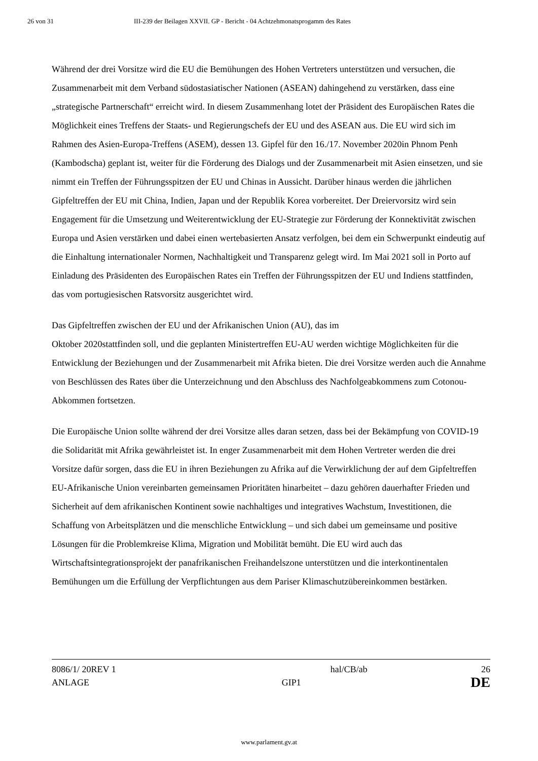26 von 31 III-239 der Beilagen XXVII. GP - Bericht - 04 Achtzehmonatsprogamm des Rates
Während der drei Vorsitze wird die EU die Bemühungen des Hohen Vertreters unterstützen und versuchen, die Zusammenarbeit mit dem Verband südostasiatischer Nationen (ASEAN) dahingehend zu verstärken, dass eine „strategische Partnerschaft“ erreicht wird. In diesem Zusammenhang lotet der Präsident des Europäischen Rates die Möglichkeit eines Treffens der Staats- und Regierungschefs der EU und des ASEAN aus. Die EU wird sich im Rahmen des Asien-Europa-Treffens (ASEM), dessen 13. Gipfel für den 16./17. November 2020in Phnom Penh (Kambodscha) geplant ist, weiter für die Förderung des Dialogs und der Zusammenarbeit mit Asien einsetzen, und sie nimmt ein Treffen der Führungsspitzen der EU und Chinas in Aussicht. Darüber hinaus werden die jährlichen Gipfeltreffen der EU mit China, Indien, Japan und der Republik Korea vorbereitet. Der Dreiervorsitz wird sein Engagement für die Umsetzung und Weiterentwicklung der EU-Strategie zur Förderung der Konnektivität zwischen Europa und Asien verstärken und dabei einen wertebasierten Ansatz verfolgen, bei dem ein Schwerpunkt eindeutig auf die Einhaltung internationaler Normen, Nachhaltigkeit und Transparenz gelegt wird. Im Mai 2021 soll in Porto auf Einladung des Präsidenten des Europäischen Rates ein Treffen der Führungsspitzen der EU und Indiens stattfinden, das vom portugiesischen Ratsvorsitz ausgerichtet wird.
Das Gipfeltreffen zwischen der EU und der Afrikanischen Union (AU), das im
Oktober 2020stattfinden soll, und die geplanten Ministertreffen EU-AU werden wichtige Möglichkeiten für die Entwicklung der Beziehungen und der Zusammenarbeit mit Afrika bieten. Die drei Vorsitze werden auch die Annahme von Beschlüssen des Rates über die Unterzeichnung und den Abschluss des Nachfolgeabkommens zum Cotonou-Abkommen fortsetzen.
Die Europäische Union sollte während der drei Vorsitze alles daran setzen, dass bei der Bekämpfung von COVID-19 die Solidarität mit Afrika gewährleistet ist. In enger Zusammenarbeit mit dem Hohen Vertreter werden die drei Vorsitze dafür sorgen, dass die EU in ihren Beziehungen zu Afrika auf die Verwirklichung der auf dem Gipfeltreffen EU-Afrikanische Union vereinbarten gemeinsamen Prioritäten hinarbeitet – dazu gehören dauerhafter Frieden und Sicherheit auf dem afrikanischen Kontinent sowie nachhaltiges und integratives Wachstum, Investitionen, die Schaffung von Arbeitsplätzen und die menschliche Entwicklung – und sich dabei um gemeinsame und positive Lösungen für die Problemkreise Klima, Migration und Mobilität bemüht. Die EU wird auch das Wirtschaftsintegrationsprojekt der panafrikanischen Freihandelszone unterstützen und die interkontinentalen Bemühungen um die Erfüllung der Verpflichtungen aus dem Pariser Klimaschutzübereinkommen bestärken.
8086/1/ 20REV 1 hal/CB/ab 26
ANLAGE GIP1 DE
www.parlament.gv.at